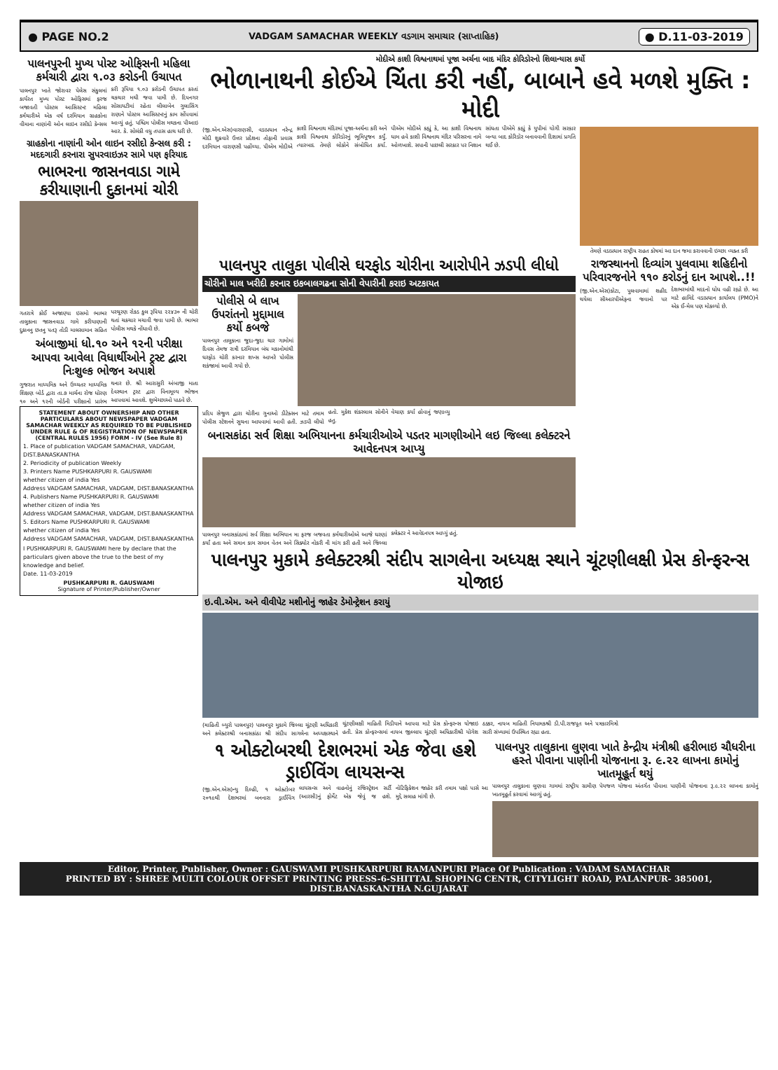● PAGE NO.2 VADGAM SAMACHAR WEEKLY વડગામ સમાચાર (સાપ્તાહિક) ● D.11-03-2019
પાલનપુરની મુખ્ય પોસ્ટ ઓફિસની મહિલા કર્મચારી દ્વારા ૧.૦૩ કરોડની ઉચાપત
પાલનપુર ખાતે જોરાવર પેલેસ સંકુલમાં કાર્યરત મુખ્ય પોસ્ટ ઓફિસમાં ફરજ બજાવતી પોસ્ટલ આસિસ્ટન્ટ મહિલા કર્મચારીએ એક વર્ષ દરમિયાન ગ્રાહકોના વીમાના નાણાંની ઓન લાઇન રસીદો કેન્સલ કરી રૂપિયા ૧.૦૩ કરોડની ઉચાપત કરતાં ચકચાર મચી જવા પામી છે. દિપનગર સોસાયટીમાં રહેતા લીલાબેન ગુલાસિંગ રાણાને પોસ્ટલ આસિસ્ટન્ટનું કામ સોંપવામાં આવ્યું હતું. પશ્ચિમ પોલીસ મથકના પીઆઇ આર. કે. સોલંકી વધુ તપાસ હાથ ધરી છે.
ગ્રાહકોના નાણાંની ઓન લાઇન રસીદો કેન્સલ કરી : મદદગારી કરનારા સુપરવાઇઝર સામે પણ ફરિયાદ
ભાભરના જાસનવાડા ગામે કરીયાણાની દુકાનમાં ચોરી
ગતરાત્રે કોઈ અજાણ્યા ઇસમો ભાભર તાલુકાના જાસનવાડા ગામે કરીયાણાની દુકાનનુ છતનુ પતરૂ તોડી માલસામાન સહિત પરચૂરણ રોકડ કુલ રૂપિયા ૨૨૪૩૦ ની ચોરી થતાં ચકચાર મચાવી જવા પામી છે. ભાભર પોલીસ મથકે નોંધાવી છે.
અંબાજીમાં ધો.૧૦ અને ૧૨ની પરીક્ષા આપવા આવેલા વિધાર્થીઓને ટ્રસ્ટ દ્વારા નિઃશુલ્ક ભોજન અપાશે
ગુજરાત માધ્યમિક અને ઉચ્ચતર માધ્યમિક શિક્ષણ બોર્ડ દ્વારા તા.૭ માર્ચના રોજ ધોરણ ૧૦ અને ૧૨ની બોર્ડની પરીક્ષાનો પ્રારંભ થનાર છે. શ્રી આરાસુરી અંબાજી માતા દેવસ્થાન ટ્રસ્ટ દ્વારા વિનામૂલ્ય ભોજન આપવામાં આવશે. શુભેચ્છાઓ પાઠવે છે.
STATEMENT ABOUT OWNERSHIP AND OTHER PARTICULARS ABOUT NEWSPAPER VADGAM SAMACHAR WEEKLY AS REQUIRED TO BE PUBLISHED UNDER RULE & OF REGISTRATION OF NEWSPAPER (CENTRAL RULES 1956) FORM - IV (See Rule 8)
1. Place of publication VADGAM SAMACHAR, VADGAM, DIST.BANASKANTHA
2. Periodicity of publication Weekly
3. Printers Name PUSHKARPURI R. GAUSWAMI
whether citizen of india Yes
Address VADGAM SAMACHAR, VADGAM, DIST.BANASKANTHA
4. Publishers Name PUSHKARPURI R. GAUSWAMI
whether citizen of india Yes
Address VADGAM SAMACHAR, VADGAM, DIST.BANASKANTHA
5. Editors Name PUSHKARPURI R. GAUSWAMI
whether citizen of india Yes
Address VADGAM SAMACHAR, VADGAM, DIST.BANASKANTHA
I PUSHKARPURI R. GAUSWAMI here by declare that the particulars given above the true to the best of my knowledge and belief.
Date. 11-03-2019
PUSHKARPURI R. GAUSWAMI
Signature of Printer/Publisher/Owner
મોદીએ કાશી વિશ્વનાથમાં પૂજા અર્ચના બાદ મંદિર કોરિડોરનો શિલાન્યાસ કર્યો
ભોળાનાથની કોઈએ ચિંતા કરી નહીં, બાબાને હવે મળશે મુક્તિ : મોદી
(જી.એન.એસ)વારાણસી, વડાપ્રધાન નરેન્દ્ર મોદી શુક્રવારે ઉત્તર પ્રદેશના તોફાની પ્રવાસ દરમિયાન વારાણસી પહોંચ્યા. પીએમ મોદીએ કાશી વિશ્વનાથ મંદિરમાં પૂજા-અર્ચના કરી અને કાશી વિશ્વનાથ કોરિડોરનું ભૂમિપૂજન કર્યું. ત્યારબાદ તેમણે લોકોને સંબોધિત કર્યા. પીએમ મોદીએ કહ્યું કે, આ કાશી વિશ્વનાથ ધામ હવે કાશી વિશ્વનાથ મંદિર પરિસરના નામે ઓળખાશે. સપાની પાછલી સરકાર પર નિશાન સાંધતા પીએમે કહ્યું કે યુપીમાં યોગી સરકાર બન્યા બાદ કોરિડોર બનાવવાની દિશામાં પ્રગતિ થઈ છે.
તેમણે વડાપ્રધાન રાષ્ટ્રીય રાહત કોષમાં આ દાન જમા કરાવવાની ઇચ્છા વ્યક્ત કરી
પાલનપુર તાલુકા પોલીસે ઘરફોડ ચોરીના આરોપીને ઝડપી લીધો
ચોરીનો માલ ખરીદી કરનાર ઇકબાલગઢના સોની વેપારીની કરાઇ અટકાયત
પોલીસે બે લાખ ઉપરાંતનો મુદ્દામાલ કર્યો કબજે
પાલનપુર તાલુકાના જુદા-જુદા ચાર ગામોમાં દિવસ તેમજ રાત્રી દરમિયાન બંધ મકાનોમાંથી ઘરફોડ ચોરી કરનાર શખ્સ આખરે પોલીસ શકંજામાં આવી ગયો છે.
પ્રદિપ સેજુળ દ્વારા ચોરીના ગુનાઓ ડીટેક્સન માટે તમામ પોલીસ સ્ટેશનને સુચના આપવામાં આવી હતી. ઝડપી લીધો હતો. મુકેશ શંકરલાલ સોનીને વેચાણ કર્યા હોવાનું જણાવ્યુ હતુ.
બનાસકાંઠા સર્વ શિક્ષા અભિયાનના કર્મચારીઓએ પડતર માગણીઓને લઇ જિલ્લા કલેક્ટરને આવેદનપત્ર આપ્યુ
પાલનપુર બનાસકાંઠામાં સર્વ શિક્ષા અભિયાન મા ફરજ બજવતા કર્મચારીઓએ આજે ઘરણાં કર્યાં હતા અને સમાન કામ સમાન વેતન અને સિક્યોર નોકરી ની માંગ કરી હતી અને જિલ્લા કલેક્ટર ને આવેદનપત્ર આપ્યું હતું.
રાજસ્થાનનો દિવ્યાંગ પુલવામા શહિદીનો પરિવારજનોને ૧૧૦ કરોડનું દાન આપશે..!!
(જી.એન.એસ)કોટા, પુલવામામાં શહીદ થયેલા સીઆરપીએફના જવાનો પર દેશભરમાંથી મદદનો ધોધ વહી રહ્યો છે. આ માટે હામિદે વડાપ્રધાન કાર્યાલય (PMO)ને એક ઈ-મેલ પણ મોકલ્યો છે.
પાલનપુર મુકામે કલેક્ટરશ્રી સંદીપ સાગલેના અધ્યક્ષ સ્થાને ચૂંટણીલક્ષી પ્રેસ કોન્ફરન્સ યોજાઇ
ઇ.વી.એમ. અને વીવીપેટ મશીનોનું જાહેર ડેમોન્ટ્રેશન કરાયું
(માહિતી બ્યુરો પાલનપુર) પાલનપુર મુકામે જિલ્લા ચૂંટણી અધિકારી અને કલેક્ટરશ્રી બનાસકાંઠા શ્રી સંદીપ સાગલેના અધ્યક્ષસ્થાને ચૂંટણીલક્ષી માહિતી મિડીયાને આપવા માટે પ્રેસ કોન્ફરન્સ યોજાઇ હતી. પ્રેસ કોન્ફરન્સમાં નાયબ જીલ્લાપ ચૂંટણી અધિકારીશ્રી યોગેશ ઠક્કર, નાયબ માહિતી નિયામકશ્રી ડી.પી.રાજપૂત અને પત્રકારમિત્રો સારી સંખ્યામાં ઉપસ્થિત રહ્યા હતા.
૧ ઓક્ટોબરથી દેશભરમાં એક જેવા હશે ડ્રાઈવિંગ લાયસન્સ
(જી.એન.એસ)ન્યુ દિલ્હી, ૧ ઓક્ટોબર ૨૦૧૯થી દેશભરમાં બનનારા ડ્રાઈવિંગ લાયસન્સ અને વાહનોનું રજિસ્ટ્રેશન સર્ટી (આરસી)નું ફોર્મેટ એક જેવું જ હશે. નોટિફિકેશન જાહેર કરી તમામ પક્ષો પાસે આ મુદ્દે સલાહ માંગી છે.
પાલનપુર તાલુકાના લુણવા ખાતે કેન્દ્રીય મંત્રીશ્રી હરીભાઇ ચૌધરીના હસ્તે પીવાના પાણીની યોજનાના રૂ. ૯.૨૨ લાખના કામોનું ખાતમૂહૂર્ત થયું
પાલનપુર તાલુકાના લુણવા ગામમાં રાષ્ટ્રીય ગ્રામીણ પેયજળ યોજના અંતર્ગત પીવાના પાણીની યોજનાના રૂ.૯.૨૨ લાખના કામોનું ખાતમૂહૂર્ત કરવામાં આવ્યું હતું.
Editor, Printer, Publisher, Owner : GAUSWAMI PUSHKARPURI RAMANPURI Place Of Publication : VADAM SAMACHAR
PRINTED BY : SHREE MULTI COLOUR OFFSET PRINTING PRESS-6-SHITTAL SHOPING CENTR, CITYLIGHT ROAD, PALANPUR- 385001, DIST.BANASKANTHA N.GUJARAT